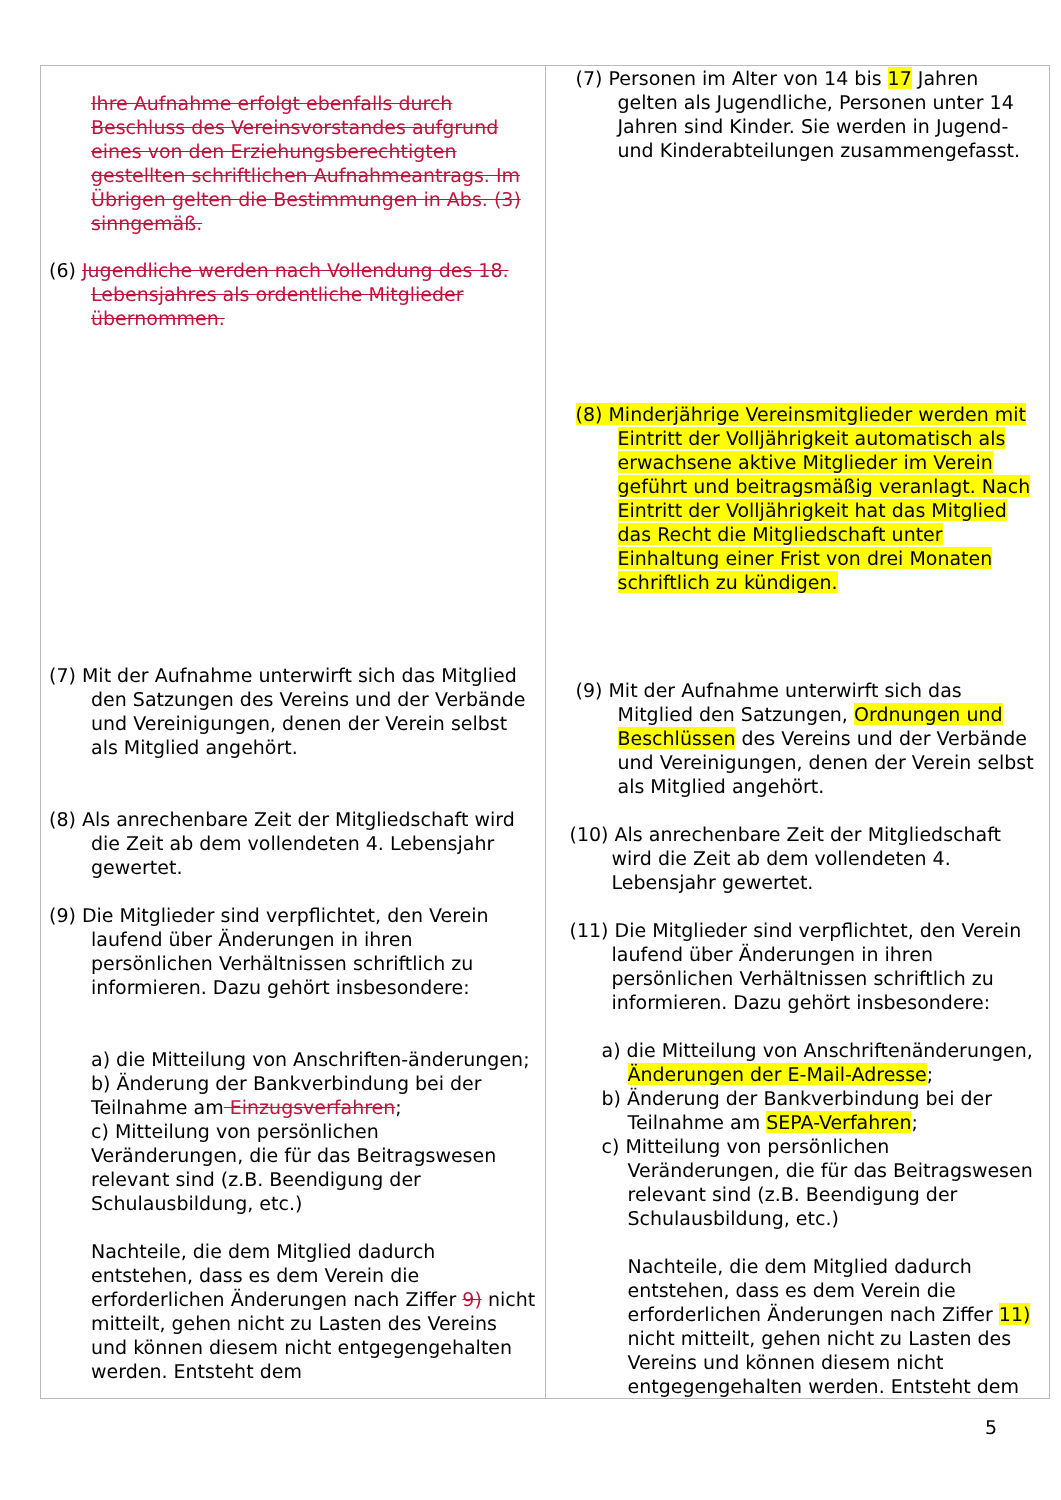| Ihre Aufnahme erfolgt ebenfalls durch Beschluss des Vereinsvorstandes aufgrund eines von den Erziehungsberechtigten gestellten schriftlichen Aufnahmeantrags. Im Übrigen gelten die Bestimmungen in Abs. (3) sinngemäß. (6) Jugendliche werden nach Vollendung des 18. Lebensjahres als ordentliche Mitglieder übernommen. (7) Mit der Aufnahme unterwirft sich das Mitglied den Satzungen des Vereins und der Verbände und Vereinigungen, denen der Verein selbst als Mitglied angehört. (8) Als anrechenbare Zeit der Mitgliedschaft wird die Zeit ab dem vollendeten 4. Lebensjahr gewertet. (9) Die Mitglieder sind verpflichtet, den Verein laufend über Änderungen in ihren persönlichen Verhältnissen schriftlich zu informieren. Dazu gehört insbesondere: a) die Mitteilung von Anschriften-änderungen; b) Änderung der Bankverbindung bei der Teilnahme am Einzugsverfahren ; c) Mitteilung von persönlichen Veränderungen, die für das Beitragswesen relevant sind (z.B. Beendigung der Schulausbildung, etc.) Nachteile, die dem Mitglied dadurch entstehen, dass es dem Verein die erforderlichen Änderungen nach Ziffer 9) nicht mitteilt, gehen nicht zu Lasten des Vereins und können diesem nicht entgegengehalten werden. Entsteht dem | (7) Personen im Alter von 14 bis 17 Jahren gelten als Jugendliche, Personen unter 14 Jahren sind Kinder. Sie werden in Jugend- und Kinderabteilungen zusammengefasst. (8) Minderjährige Vereinsmitglieder werden mit Eintritt der Volljährigkeit automatisch als erwachsene aktive Mitglieder im Verein geführt und beitragsmäßig veranlagt. Nach Eintritt der Volljährigkeit hat das Mitglied das Recht die Mitgliedschaft unter Einhaltung einer Frist von drei Monaten schriftlich zu kündigen. (9) Mit der Aufnahme unterwirft sich das Mitglied den Satzungen, Ordnungen und Beschlüssen des Vereins und der Verbände und Vereinigungen, denen der Verein selbst als Mitglied angehört. (10) Als anrechenbare Zeit der Mitgliedschaft wird die Zeit ab dem vollendeten 4. Lebensjahr gewertet. (11) Die Mitglieder sind verpflichtet, den Verein laufend über Änderungen in ihren persönlichen Verhältnissen schriftlich zu informieren. Dazu gehört insbesondere: a) die Mitteilung von Anschriftenänderungen, Änderungen der E-Mail-Adresse ; b) Änderung der Bankverbindung bei der Teilnahme am SEPA-Verfahren ; c) Mitteilung von persönlichen Veränderungen, die für das Beitragswesen relevant sind (z.B. Beendigung der Schulausbildung, etc.) Nachteile, die dem Mitglied dadurch entstehen, dass es dem Verein die erforderlichen Änderungen nach Ziffer 11) nicht mitteilt, gehen nicht zu Lasten des Vereins und können diesem nicht entgegengehalten werden. Entsteht dem |
5